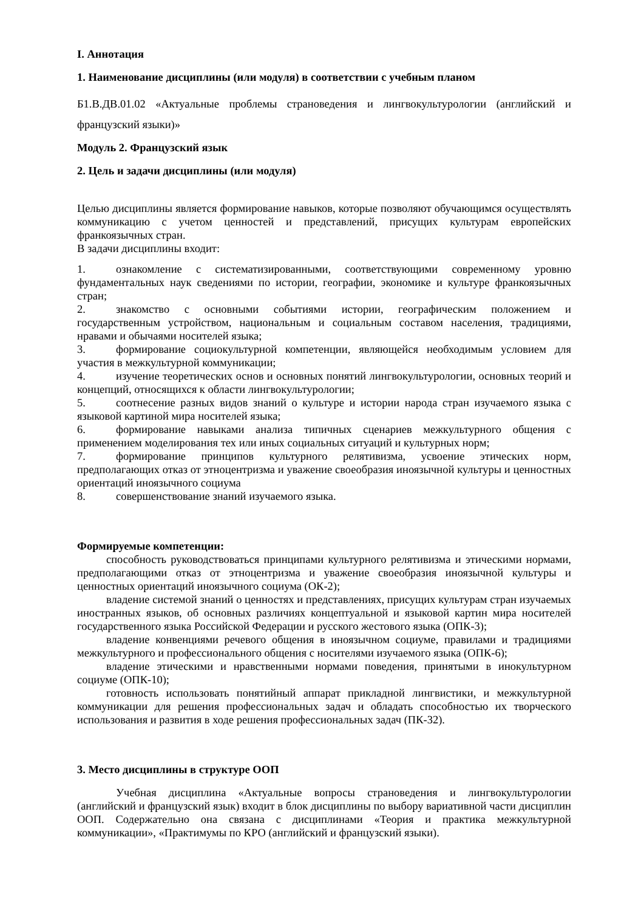I. Аннотация
1. Наименование дисциплины (или модуля) в соответствии с учебным планом
Б1.В.ДВ.01.02 «Актуальные проблемы страноведения и лингвокультурологии (английский и французский языки)»
Модуль 2. Французский язык
2. Цель и задачи дисциплины (или модуля)
Целью дисциплины является формирование навыков, которые позволяют обучающимся осуществлять коммуникацию с учетом ценностей и представлений, присущих культурам европейских франкоязычных стран.
В задачи дисциплины входит:
1. ознакомление с систематизированными, соответствующими современному уровню фундаментальных наук сведениями по истории, географии, экономике и культуре франкоязычных стран;
2. знакомство с основными событиями истории, географическим положением и государственным устройством, национальным и социальным составом населения, традициями, нравами и обычаями носителей языка;
3. формирование социокультурной компетенции, являющейся необходимым условием для участия в межкультурной коммуникации;
4. изучение теоретических основ и основных понятий лингвокультурологии, основных теорий и концепций, относящихся к области лингвокультурологии;
5. соотнесение разных видов знаний о культуре и истории народа стран изучаемого языка с языковой картиной мира носителей языка;
6. формирование навыками анализа типичных сценариев межкультурного общения с применением моделирования тех или иных социальных ситуаций и культурных норм;
7. формирование принципов культурного релятивизма, усвоение этических норм, предполагающих отказ от этноцентризма и уважение своеобразия иноязычной культуры и ценностных ориентаций иноязычного социума
8. совершенствование знаний изучаемого языка.
Формируемые компетенции:
способность руководствоваться принципами культурного релятивизма и этическими нормами, предполагающими отказ от этноцентризма и уважение своеобразия иноязычной культуры и ценностных ориентаций иноязычного социума (ОК-2);
владение системой знаний о ценностях и представлениях, присущих культурам стран изучаемых иностранных языков, об основных различиях концептуальной и языковой картин мира носителей государственного языка Российской Федерации и русского жестового языка (ОПК-3);
владение конвенциями речевого общения в иноязычном социуме, правилами и традициями межкультурного и профессионального общения с носителями изучаемого языка (ОПК-6);
владение этическими и нравственными нормами поведения, принятыми в инокультурном социуме (ОПК-10);
готовность использовать понятийный аппарат прикладной лингвистики, и межкультурной коммуникации для решения профессиональных задач и обладать способностью их творческого использования и развития в ходе решения профессиональных задач (ПК-32).
3. Место дисциплины в структуре ООП
Учебная дисциплина «Актуальные вопросы страноведения и лингвокультурологии (английский и французский язык) входит в блок дисциплины по выбору вариативной части дисциплин ООП. Содержательно она связана с дисциплинами «Теория и практика межкультурной коммуникации», «Практимумы по КРО (английский и французский языки).